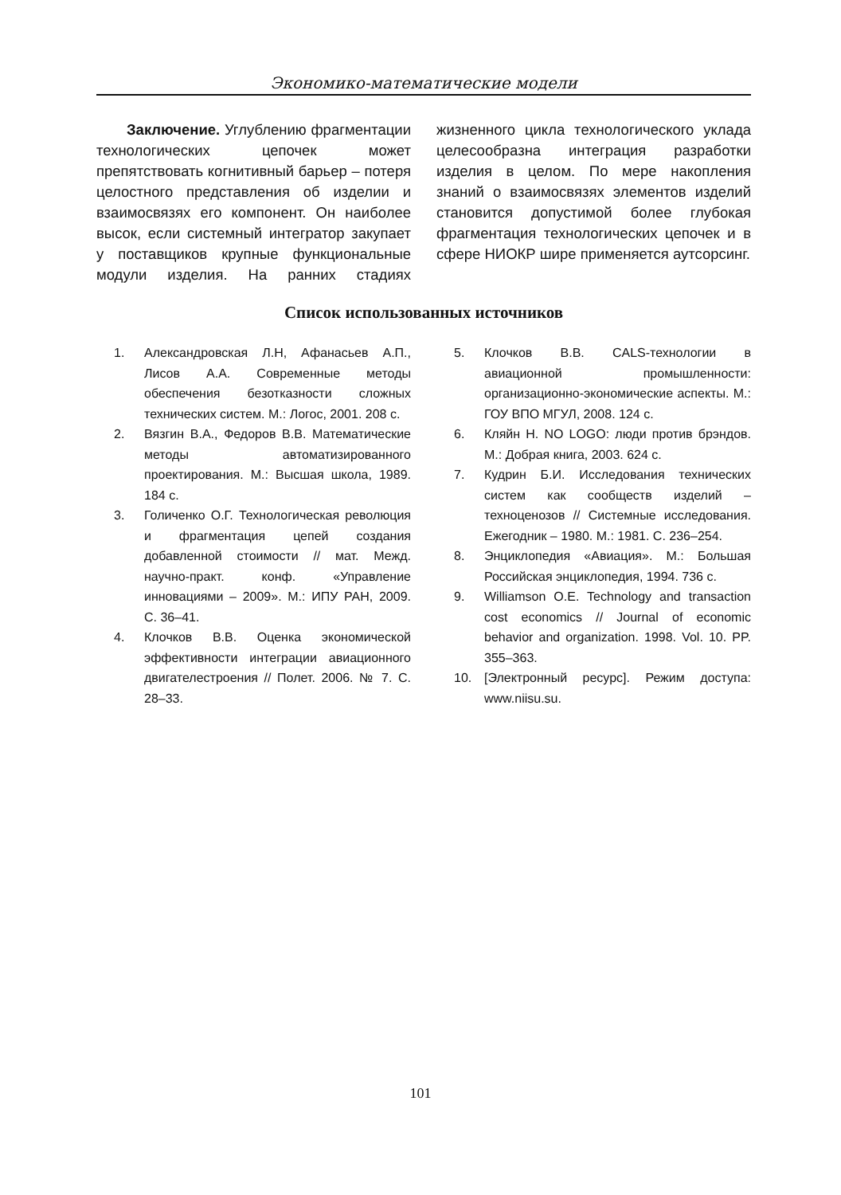Экономико-математические модели
Заключение. Углублению фрагментации технологических цепочек может препятствовать когнитивный барьер – потеря целостного представления об изделии и взаимосвязях его компонент. Он наиболее высок, если системный интегратор закупает у поставщиков крупные функциональные модули изделия. На ранних стадиях жизненного цикла технологического уклада целесообразна интеграция разработки изделия в целом. По мере накопления знаний о взаимосвязях элементов изделий становится допустимой более глубокая фрагментация технологических цепочек и в сфере НИОКР шире применяется аутсорсинг.
Список использованных источников
1. Александровская Л.Н, Афанасьев А.П., Лисов А.А. Современные методы обеспечения безотказности сложных технических систем. М.: Логос, 2001. 208 с.
2. Вязгин В.А., Федоров В.В. Математические методы автоматизированного проектирования. М.: Высшая школа, 1989. 184 с.
3. Голиченко О.Г. Технологическая революция и фрагментация цепей создания добавленной стоимости // мат. Межд. научно-практ. конф. «Управление инновациями – 2009». М.: ИПУ РАН, 2009. С. 36–41.
4. Клочков В.В. Оценка экономической эффективности интеграции авиационного двигателестроения // Полет. 2006. № 7. С. 28–33.
5. Клочков В.В. CALS-технологии в авиационной промышленности: организационно-экономические аспекты. М.: ГОУ ВПО МГУЛ, 2008. 124 с.
6. Кляйн Н. NO LOGO: люди против брэндов. М.: Добрая книга, 2003. 624 с.
7. Кудрин Б.И. Исследования технических систем как сообществ изделий – техноценозов // Системные исследования. Ежегодник – 1980. М.: 1981. С. 236–254.
8. Энциклопедия «Авиация». М.: Большая Российская энциклопедия, 1994. 736 с.
9. Williamson O.E. Technology and transaction cost economics // Journal of economic behavior and organization. 1998. Vol. 10. PP. 355–363.
10. [Электронный ресурс]. Режим доступа: www.niisu.su.
101